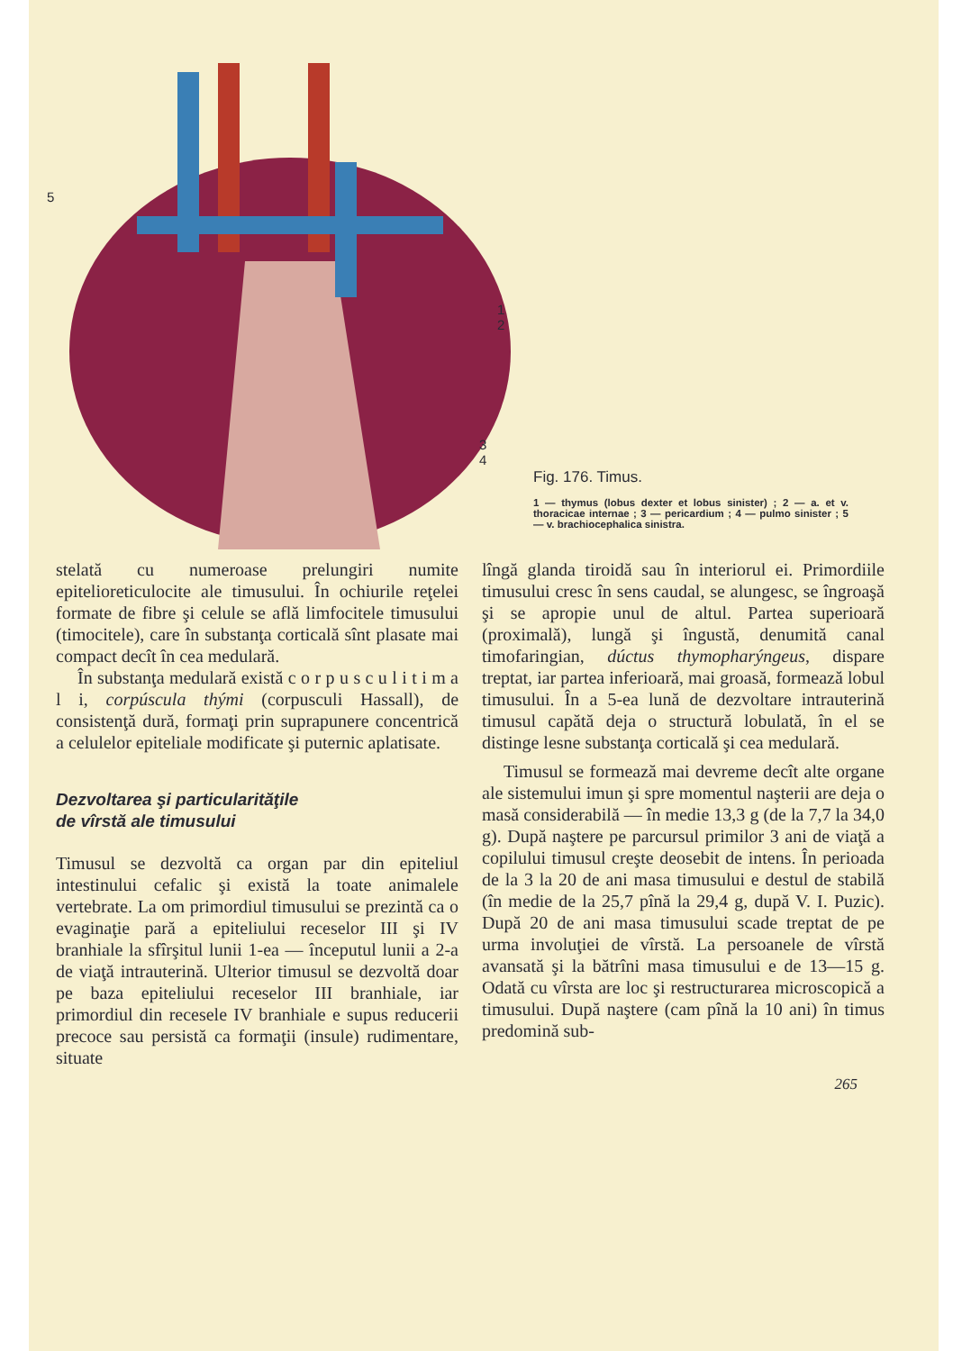5
1
2
3
4
Fig. 176. Timus.
1 — thymus (lobus dexter et lobus sinister) ; 2 — a. et v. thoracicae internae ; 3 — pericardium ; 4 — pulmo sinister ; 5 — v. brachiocephalica sinistra.
stelată cu numeroase prelungiri numite epitelioreticulocite ale timusului. În ochiurile reţelei formate de fibre şi celule se află limfocitele timusului (timocitele), care în substanţa corticală sînt plasate mai compact decît în cea medulară.
În substanţa medulară există c o r p u s c u l i t i m a l i, corpúscula thými (corpusculi Hassall), de consistenţă dură, formaţi prin suprapunere concentrică a celulelor epiteliale modificate şi puternic aplatisate.
Dezvoltarea şi particularităţile
de vîrstă ale timusului
Timusul se dezvoltă ca organ par din epiteliul intestinului cefalic şi există la toate animalele vertebrate. La om primordiul timusului se prezintă ca o evaginaţie pară a epiteliului receselor III şi IV branhiale la sfîrşitul lunii 1-ea — începutul lunii a 2-a de viaţă intrauterină. Ulterior timusul se dezvoltă doar pe baza epiteliului receselor III branhiale, iar primordiul din recesele IV branhiale e supus reducerii precoce sau persistă ca formaţii (insule) rudimentare, situate
lîngă glanda tiroidă sau în interiorul ei. Primordiile timusului cresc în sens caudal, se alungesc, se îngroaşă şi se apropie unul de altul. Partea superioară (proximală), lungă şi îngustă, denumită canal timofaringian, dúctus thymopharýngeus, dispare treptat, iar partea inferioară, mai groasă, formează lobul timusului. În a 5-ea lună de dezvoltare intrauterină timusul capătă deja o structură lobulată, în el se distinge lesne substanţa corticală şi cea medulară.
Timusul se formează mai devreme decît alte organe ale sistemului imun şi spre momentul naşterii are deja o masă considerabilă — în medie 13,3 g (de la 7,7 la 34,0 g). După naştere pe parcursul primilor 3 ani de viaţă a copilului timusul creşte deosebit de intens. În perioada de la 3 la 20 de ani masa timusului e destul de stabilă (în medie de la 25,7 pînă la 29,4 g, după V. I. Puzic). După 20 de ani masa timusului scade treptat de pe urma involuţiei de vîrstă. La persoanele de vîrstă avansată şi la bătrîni masa timusului e de 13—15 g. Odată cu vîrsta are loc şi restructurarea microscopică a timusului. După naştere (cam pînă la 10 ani) în timus predomină sub-
265